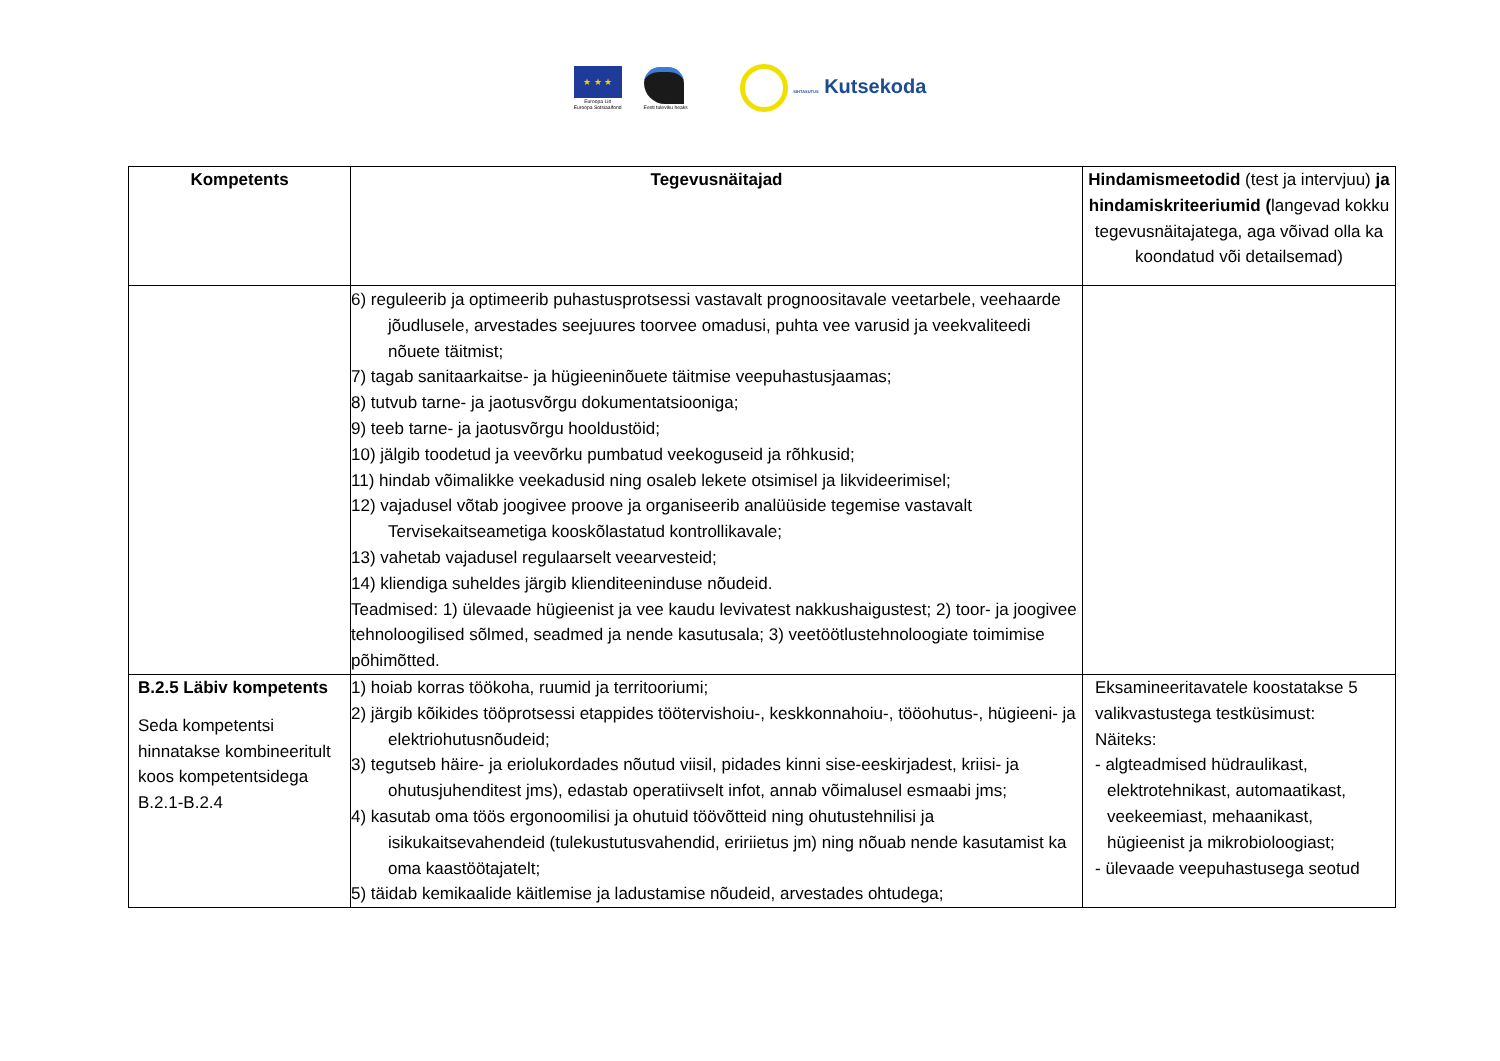★ ★ ★
Euroopa Liit
Euroopa Sotsiaalfond
Eesti tuleviku heaks
SIHTASUTUS Kutsekoda
| Kompetents | Tegevusnäitajad | Hindamismeetodid (test ja intervjuu) ja hindamiskriteeriumid ( langevad kokku tegevusnäitajatega, aga võivad olla ka koondatud või detailsemad) |
| --- | --- | --- |
| | 6) reguleerib ja optimeerib puhastusprotsessi vastavalt prognoositavale veetarbele, veehaarde jõudlusele, arvestades seejuures toorvee omadusi, puhta vee varusid ja veekvaliteedi nõuete täitmist; 7) tagab sanitaarkaitse- ja hügieeninõuete täitmise veepuhastusjaamas; 8) tutvub tarne- ja jaotusvõrgu dokumentatsiooniga; 9) teeb tarne- ja jaotusvõrgu hooldustöid; 10) jälgib toodetud ja veevõrku pumbatud veekoguseid ja rõhkusid; 11) hindab võimalikke veekadusid ning osaleb lekete otsimisel ja likvideerimisel; 12) vajadusel võtab joogivee proove ja organiseerib analüüside tegemise vastavalt Tervisekaitseametiga kooskõlastatud kontrollikavale; 13) vahetab vajadusel regulaarselt veearvesteid; 14) kliendiga suheldes järgib klienditeeninduse nõudeid. Teadmised: 1) ülevaade hügieenist ja vee kaudu levivatest nakkushaigustest; 2) toor- ja joogivee tehnoloogilised sõlmed, seadmed ja nende kasutusala; 3) veetöötlustehnoloogiate toimimise põhimõtted. | |
| B.2.5 Läbiv kompetents Seda kompetentsi hinnatakse kombineeritult koos kompetentsidega B.2.1-B.2.4 | 1) hoiab korras töökoha, ruumid ja territooriumi; 2) järgib kõikides tööprotsessi etappides töötervishoiu-, keskkonnahoiu-, tööohutus-, hügieeni- ja elektriohutusnõudeid; 3) tegutseb häire- ja eriolukordades nõutud viisil, pidades kinni sise-eeskirjadest, kriisi- ja ohutusjuhenditest jms), edastab operatiivselt infot, annab võimalusel esmaabi jms; 4) kasutab oma töös ergonoomilisi ja ohutuid töövõtteid ning ohutustehnilisi ja isikukaitsevahendeid (tulekustutusvahendid, eririietus jm) ning nõuab nende kasutamist ka oma kaastöötajatelt; 5) täidab kemikaalide käitlemise ja ladustamise nõudeid, arvestades ohtudega; | Eksamineeritavatele koostatakse 5 valikvastustega testküsimust: Näiteks: - algteadmised hüdraulikast, elektrotehnikast, automaatikast, veekeemiast, mehaanikast, hügieenist ja mikrobioloogiast; - ülevaade veepuhastusega seotud |